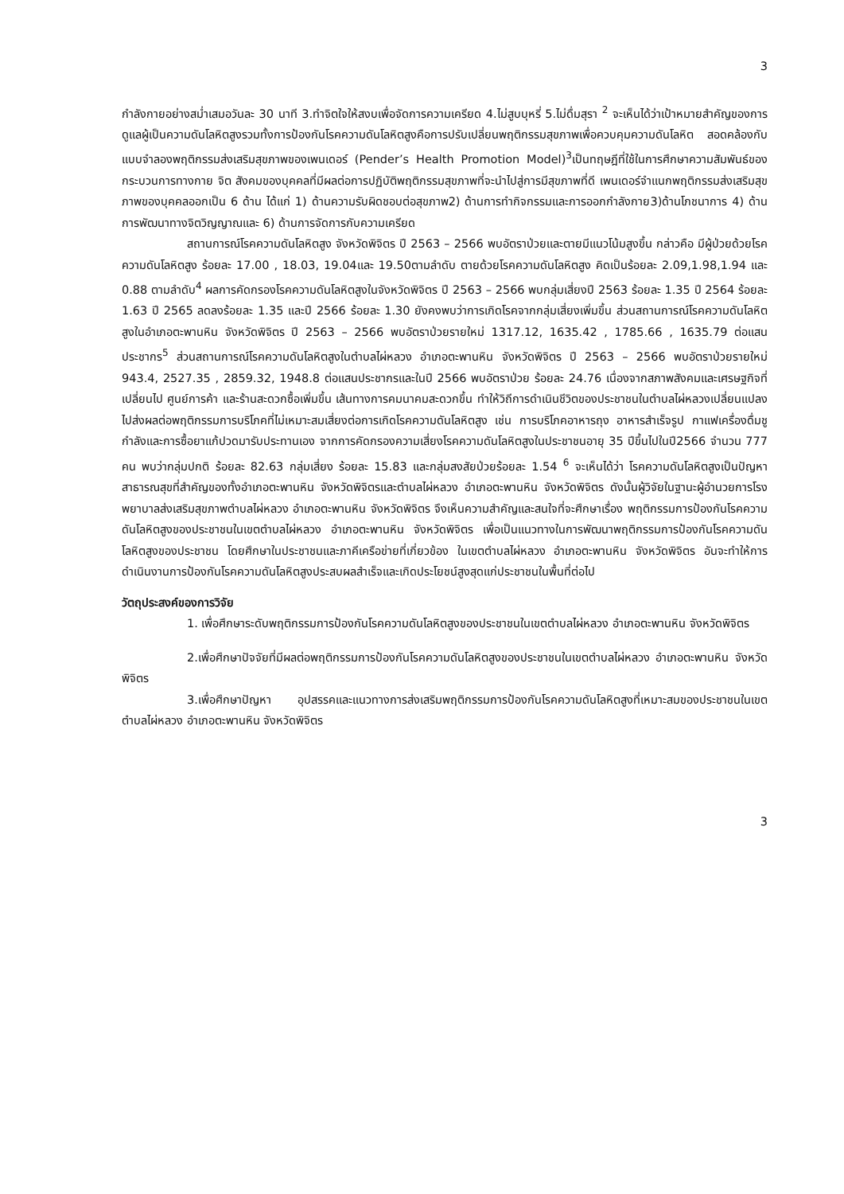3
กำลังกายอย่างสม่ำเสมอวันละ 30 นาที 3.ทำจิตใจให้สงบเพื่อจัดการความเครียด 4.ไม่สูบบุหรี่ 5.ไม่ดื่มสุรา <sup>2</sup> จะเห็นได้ว่าเป้าหมายสำคัญของการดูแลผู้เป็นความดันโลหิตสูงรวมทั้งการป้องกันโรคความดันโลหิตสูงคือการปรับเปลี่ยนพฤติกรรมสุขภาพเพื่อควบคุมความดันโลหิต สอดคล้องกับแบบจำลองพฤติกรรมส่งเสริมสุขภาพของเพนเดอร์ (Pender’s Health Promotion Model)<sup>3</sup>เป็นทฤษฎีที่ใช้ในการศึกษาความสัมพันธ์ของกระบวนการทางกาย จิต สังคมของบุคคลที่มีผลต่อการปฏิบัติพฤติกรรมสุขภาพที่จะนำไปสู่การมีสุขภาพที่ดี เพนเดอร์จำแนกพฤติกรรมส่งเสริมสุขภาพของบุคคลออกเป็น 6 ด้าน ได้แก่ 1) ด้านความรับผิดชอบต่อสุขภาพ2) ด้านการทำกิจกรรมและการออกกำลังกาย3)ด้านโภชนาการ 4) ด้านการพัฒนาทางจิตวิญญาณและ 6) ด้านการจัดการกับความเครียด
สถานการณ์โรคความดันโลหิตสูง จังหวัดพิจิตร ปี 2563 – 2566 พบอัตราป่วยและตายมีแนวโน้มสูงขึ้น กล่าวคือ มีผู้ป่วยด้วยโรคความดันโลหิตสูง ร้อยละ 17.00 , 18.03, 19.04และ 19.50ตามลำดับ ตายด้วยโรคความดันโลหิตสูง คิดเป็นร้อยละ 2.09,1.98,1.94 และ 0.88 ตามลำดับ<sup>4</sup> ผลการคัดกรองโรคความดันโลหิตสูงในจังหวัดพิจิตร ปี 2563 – 2566 พบกลุ่มเสี่ยงปี 2563 ร้อยละ 1.35 ปี 2564 ร้อยละ 1.63 ปี 2565 ลดลงร้อยละ 1.35 และปี 2566 ร้อยละ 1.30 ยังคงพบว่าการเกิดโรคจากกลุ่มเสี่ยงเพิ่มขึ้น ส่วนสถานการณ์โรคความดันโลหิตสูงในอำเภอตะพานหิน จังหวัดพิจิตร ปี 2563 – 2566 พบอัตราป่วยรายใหม่ 1317.12, 1635.42 , 1785.66 , 1635.79 ต่อแสนประชากร<sup>5</sup> ส่วนสถานการณ์โรคความดันโลหิตสูงในตำบลไผ่หลวง อำเภอตะพานหิน จังหวัดพิจิตร ปี 2563 – 2566 พบอัตราป่วยรายใหม่ 943.4, 2527.35 , 2859.32, 1948.8 ต่อแสนประชากรและในปี 2566 พบอัตราป่วย ร้อยละ 24.76 เนื่องจากสภาพสังคมและเศรษฐกิจที่เปลี่ยนไป ศูนย์การค้า และร้านสะดวกซื้อเพิ่มขึ้น เส้นทางการคมนาคมสะดวกขึ้น ทำให้วิถีการดำเนินชีวิตของประชาชนในตำบลไผ่หลวงเปลี่ยนแปลงไปส่งผลต่อพฤติกรรมการบริโภคที่ไม่เหมาะสมเสี่ยงต่อการเกิดโรคความดันโลหิตสูง เช่น การบริโภคอาหารถุง อาหารสำเร็จรูป กาแฟเครื่องดื่มชูกำลังและการซื้อยาแก้ปวดมารับประทานเอง จากการคัดกรองความเสี่ยงโรคความดันโลหิตสูงในประชาชนอายุ 35 ปีขึ้นไปในปี2566 จำนวน 777 คน พบว่ากลุ่มปกติ ร้อยละ 82.63 กลุ่มเสี่ยง ร้อยละ 15.83 และกลุ่มสงสัยป่วยร้อยละ 1.54 <sup>6</sup> จะเห็นได้ว่า โรคความดันโลหิตสูงเป็นปัญหาสาธารณสุขที่สำคัญของทั้งอำเภอตะพานหิน จังหวัดพิจิตรและตำบลไผ่หลวง อำเภอตะพานหิน จังหวัดพิจิตร ดังนั้นผู้วิจัยในฐานะผู้อำนวยการโรงพยาบาลส่งเสริมสุขภาพตำบลไผ่หลวง อำเภอตะพานหิน จังหวัดพิจิตร จึงเห็นความสำคัญและสนใจที่จะศึกษาเรื่อง พฤติกรรมการป้องกันโรคความดันโลหิตสูงของประชาชนในเขตตำบลไผ่หลวง อำเภอตะพานหิน จังหวัดพิจิตร เพื่อเป็นแนวทางในการพัฒนาพฤติกรรมการป้องกันโรคความดันโลหิตสูงของประชาชน โดยศึกษาในประชาชนและภาคีเครือข่ายที่เกี่ยวข้อง ในเขตตำบลไผ่หลวง อำเภอตะพานหิน จังหวัดพิจิตร อันจะทำให้การดำเนินงานการป้องกันโรคความดันโลหิตสูงประสบผลสำเร็จและเกิดประโยชน์สูงสุดแก่ประชาชนในพื้นที่ต่อไป
วัตถุประสงค์ของการวิจัย
1. เพื่อศึกษาระดับพฤติกรรมการป้องกันโรคความดันโลหิตสูงของประชาชนในเขตตำบลไผ่หลวง อำเภอตะพานหิน จังหวัดพิจิตร
2.เพื่อศึกษาปัจจัยที่มีผลต่อพฤติกรรมการป้องกันโรคความดันโลหิตสูงของประชาชนในเขตตำบลไผ่หลวง อำเภอตะพานหิน จังหวัดพิจิตร
3.เพื่อศึกษาปัญหา อุปสรรคและแนวทางการส่งเสริมพฤติกรรมการป้องกันโรคความดันโลหิตสูงที่เหมาะสมของประชาชนในเขตตำบลไผ่หลวง อำเภอตะพานหิน จังหวัดพิจิตร
3